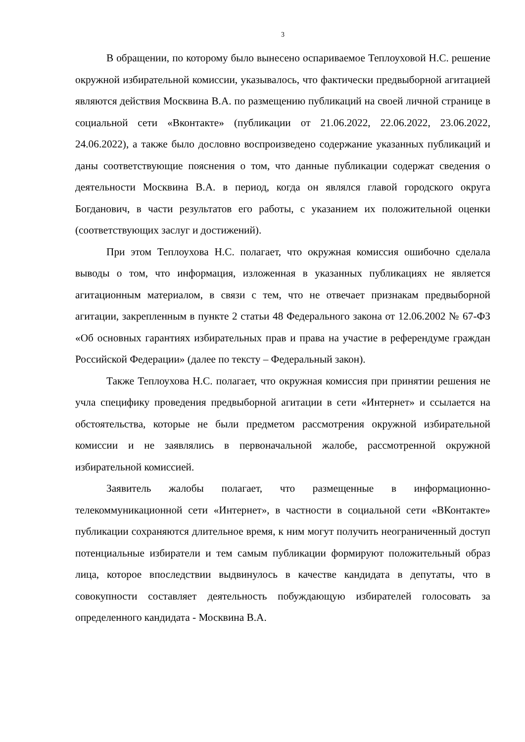3
В обращении, по которому было вынесено оспариваемое Теплоуховой Н.С. решение окружной избирательной комиссии, указывалось, что фактически предвыборной агитацией являются действия Москвина В.А. по размещению публикаций на своей личной странице в социальной сети «Вконтакте» (публикации от 21.06.2022, 22.06.2022, 23.06.2022, 24.06.2022), а также было дословно воспроизведено содержание указанных публикаций и даны соответствующие пояснения о том, что данные публикации содержат сведения о деятельности Москвина В.А. в период, когда он являлся главой городского округа Богданович, в части результатов его работы, с указанием их положительной оценки (соответствующих заслуг и достижений).
При этом Теплоухова Н.С. полагает, что окружная комиссия ошибочно сделала выводы о том, что информация, изложенная в указанных публикациях не является агитационным материалом, в связи с тем, что не отвечает признакам предвыборной агитации, закрепленным в пункте 2 статьи 48 Федерального закона от 12.06.2002 № 67-ФЗ «Об основных гарантиях избирательных прав и права на участие в референдуме граждан Российской Федерации» (далее по тексту – Федеральный закон).
Также Теплоухова Н.С. полагает, что окружная комиссия при принятии решения не учла специфику проведения предвыборной агитации в сети «Интернет» и ссылается на обстоятельства, которые не были предметом рассмотрения окружной избирательной комиссии и не заявлялись в первоначальной жалобе, рассмотренной окружной избирательной комиссией.
Заявитель жалобы полагает, что размещенные в информационно-телекоммуникационной сети «Интернет», в частности в социальной сети «ВКонтакте» публикации сохраняются длительное время, к ним могут получить неограниченный доступ потенциальные избиратели и тем самым публикации формируют положительный образ лица, которое впоследствии выдвинулось в качестве кандидата в депутаты, что в совокупности составляет деятельность побуждающую избирателей голосовать за определенного кандидата - Москвина В.А.